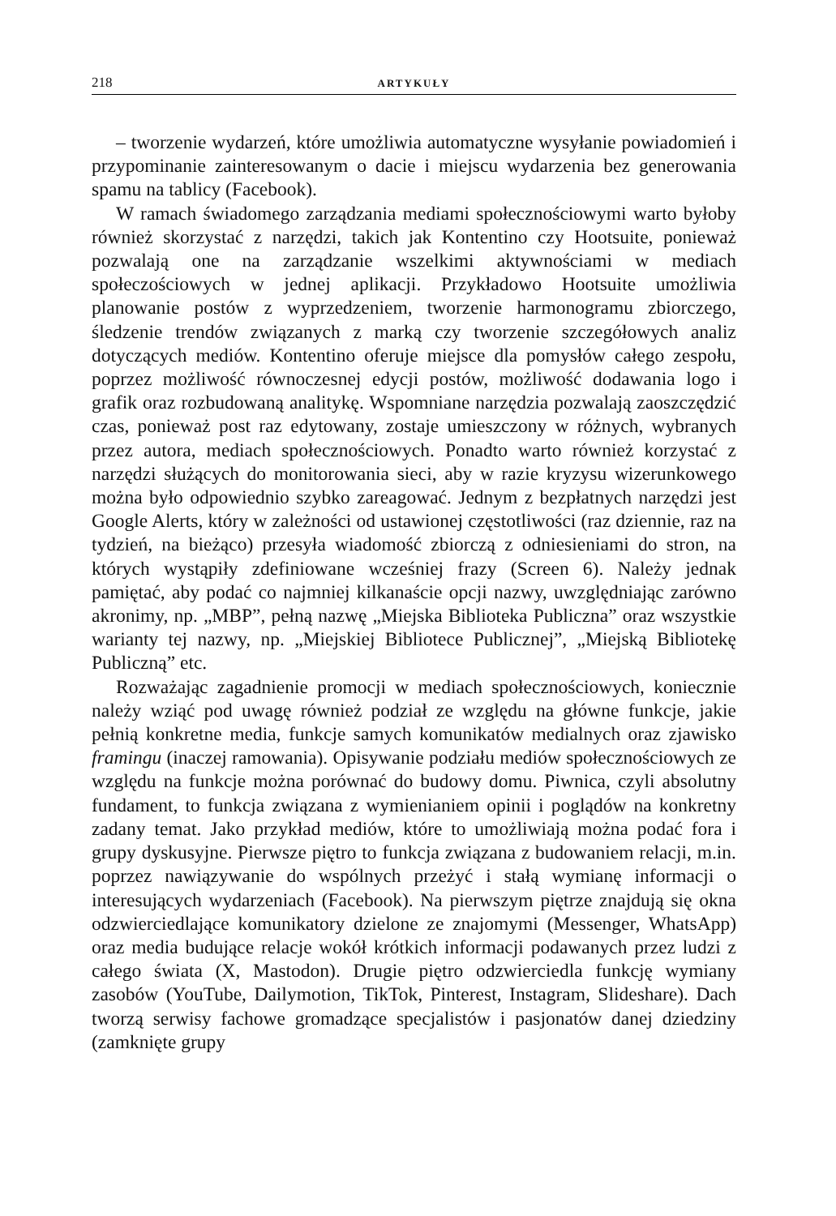218 ARTYKUŁY
– tworzenie wydarzeń, które umożliwia automatyczne wysyłanie powiadomień i przypominanie zainteresowanym o dacie i miejscu wydarzenia bez generowania spamu na tablicy (Facebook).
W ramach świadomego zarządzania mediami społecznościowymi warto byłoby również skorzystać z narzędzi, takich jak Kontentino czy Hootsuite, ponieważ pozwalają one na zarządzanie wszelkimi aktywnościami w mediach społeczościowych w jednej aplikacji. Przykładowo Hootsuite umożliwia planowanie postów z wyprzedzeniem, tworzenie harmonogramu zbiorczego, śledzenie trendów związanych z marką czy tworzenie szczegółowych analiz dotyczących mediów. Kontentino oferuje miejsce dla pomysłów całego zespołu, poprzez możliwość równoczesnej edycji postów, możliwość dodawania logo i grafik oraz rozbudowaną analitykę. Wspomniane narzędzia pozwalają zaoszczędzić czas, ponieważ post raz edytowany, zostaje umieszczony w różnych, wybranych przez autora, mediach społecznościowych. Ponadto warto również korzystać z narzędzi służących do monitorowania sieci, aby w razie kryzysu wizerunkowego można było odpowiednio szybko zareagować. Jednym z bezpłatnych narzędzi jest Google Alerts, który w zależności od ustawionej częstotliwości (raz dziennie, raz na tydzień, na bieżąco) przesyła wiadomość zbiorczą z odniesieniami do stron, na których wystąpiły zdefiniowane wcześniej frazy (Screen 6). Należy jednak pamiętać, aby podać co najmniej kilkanaście opcji nazwy, uwzględniając zarówno akronimy, np. „MBP”, pełną nazwę „Miejska Biblioteka Publiczna” oraz wszystkie warianty tej nazwy, np. „Miejskiej Bibliotece Publicznej”, „Miejską Bibliotekę Publiczną” etc.
Rozważając zagadnienie promocji w mediach społecznościowych, koniecznie należy wziąć pod uwagę również podział ze względu na główne funkcje, jakie pełnią konkretne media, funkcje samych komunikatów medialnych oraz zjawisko framingu (inaczej ramowania). Opisywanie podziału mediów społecznościowych ze względu na funkcje można porównać do budowy domu. Piwnica, czyli absolutny fundament, to funkcja związana z wymienianiem opinii i poglądów na konkretny zadany temat. Jako przykład mediów, które to umożliwiają można podać fora i grupy dyskusyjne. Pierwsze piętro to funkcja związana z budowaniem relacji, m.in. poprzez nawiązywanie do wspólnych przeżyć i stałą wymianę informacji o interesujących wydarzeniach (Facebook). Na pierwszym piętrze znajdują się okna odzwierciedlające komunikatory dzielone ze znajomymi (Messenger, WhatsApp) oraz media budujące relacje wokół krótkich informacji podawanych przez ludzi z całego świata (X, Mastodon). Drugie piętro odzwierciedla funkcję wymiany zasobów (YouTube, Dailymotion, TikTok, Pinterest, Instagram, Slideshare). Dach tworzą serwisy fachowe gromadzące specjalistów i pasjonatów danej dziedziny (zamknięte grupy